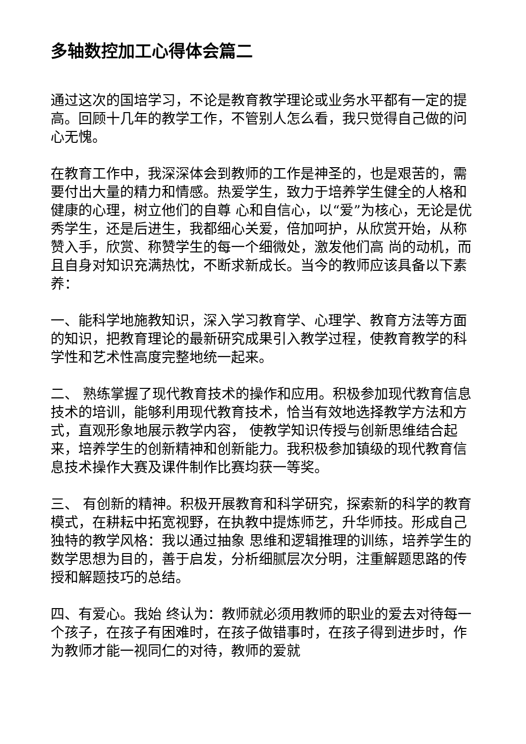多轴数控加工心得体会篇二
通过这次的国培学习，不论是教育教学理论或业务水平都有一定的提高。回顾十几年的教学工作，不管别人怎么看，我只觉得自己做的问心无愧。
在教育工作中，我深深体会到教师的工作是神圣的，也是艰苦的，需要付出大量的精力和情感。热爱学生，致力于培养学生健全的人格和健康的心理，树立他们的自尊 心和自信心，以“爱”为核心，无论是优秀学生，还是后进生，我都细心关爱，倍加呵护，从欣赏开始，从称赞入手，欣赏、称赞学生的每一个细微处，激发他们高 尚的动机，而且自身对知识充满热忱，不断求新成长。当今的教师应该具备以下素养：
一、能科学地施教知识，深入学习教育学、心理学、教育方法等方面的知识，把教育理论的最新研究成果引入教学过程，使教育教学的科学性和艺术性高度完整地统一起来。
二、 熟练掌握了现代教育技术的操作和应用。积极参加现代教育信息技术的培训，能够利用现代教育技术，恰当有效地选择教学方法和方式，直观形象地展示教学内容， 使教学知识传授与创新思维结合起来，培养学生的创新精神和创新能力。我积极参加镇级的现代教育信息技术操作大赛及课件制作比赛均获一等奖。
三、 有创新的精神。积极开展教育和科学研究，探索新的科学的教育模式，在耕耘中拓宽视野，在执教中提炼师艺，升华师技。形成自己独特的教学风格：我以通过抽象 思维和逻辑推理的训练，培养学生的数学思想为目的，善于启发，分析细腻层次分明，注重解题思路的传授和解题技巧的总结。
四、有爱心。我始 终认为：教师就必须用教师的职业的爱去对待每一个孩子，在孩子有困难时，在孩子做错事时，在孩子得到进步时，作为教师才能一视同仁的对待，教师的爱就